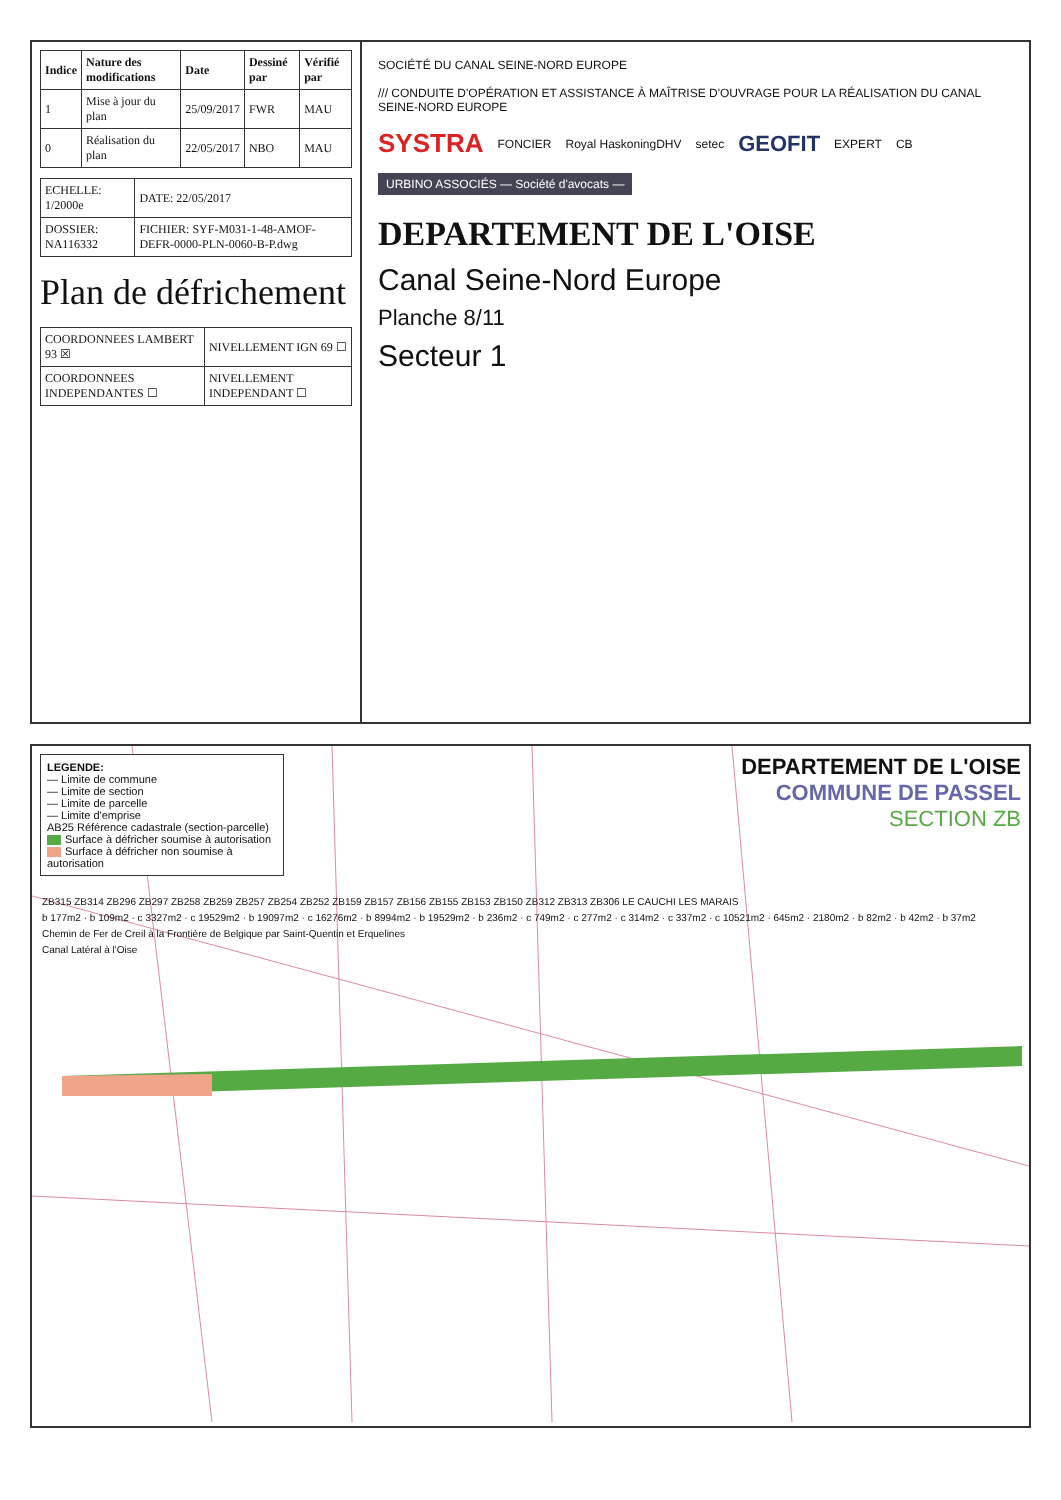| Indice | Nature des modifications | Date | Dessiné par | Vérifié par |
| --- | --- | --- | --- | --- |
| 1 | Mise à jour du plan | 25/09/2017 | FWR | MAU |
| 0 | Réalisation du plan | 22/05/2017 | NBO | MAU |
| ECHELLE: 1/2000e | DATE: 22/05/2017 |
| DOSSIER: NA116332 | FICHIER: SYF-M031-1-48-AMOF-DEFR-0000-PLN-0060-B-P.dwg |
Plan de défrichement
| COORDONNEES LAMBERT 93 ☒ | NIVELLEMENT IGN 69 ☐ |
| COORDONNEES INDEPENDANTES ☐ | NIVELLEMENT INDEPENDANT ☐ |
SOCIÉTÉ DU CANAL SEINE-NORD EUROPE /// CONDUITE D'OPÉRATION ET ASSISTANCE À MAÎTRISE D'OUVRAGE POUR LA RÉALISATION DU CANAL SEINE-NORD EUROPE SYSTRA FONCIER Royal HaskoningDHV setec GEOFIT EXPERT CB URBINO ASSOCIÉS — Société d'avocats —
DEPARTEMENT DE L'OISE
Canal Seine-Nord Europe
Planche 8/11
Secteur 1
LEGENDE:
— Limite de commune
— Limite de section
— Limite de parcelle
— Limite d'emprise
AB25 Référence cadastrale (section-parcelle)
Surface à défricher soumise à autorisation
Surface à défricher non soumise à autorisation
DEPARTEMENT DE L'OISE
COMMUNE DE PASSEL
SECTION ZB
ZB315 ZB314 ZB296 ZB297 ZB258 ZB259 ZB257 ZB254 ZB252 ZB159 ZB157 ZB156 ZB155 ZB153 ZB150 ZB312 ZB313 ZB306 LE CAUCHI LES MARAIS
b 177m2 · b 109m2 · c 3327m2 · c 19529m2 · b 19097m2 · c 16276m2 · b 8994m2 · b 19529m2 · b 236m2 · c 749m2 · c 277m2 · c 314m2 · c 337m2 · c 10521m2 · 645m2 · 2180m2 · b 82m2 · b 42m2 · b 37m2
Chemin de Fer de Creil à la Frontière de Belgique par Saint-Quentin et Erquelines
Canal Latéral à l'Oise